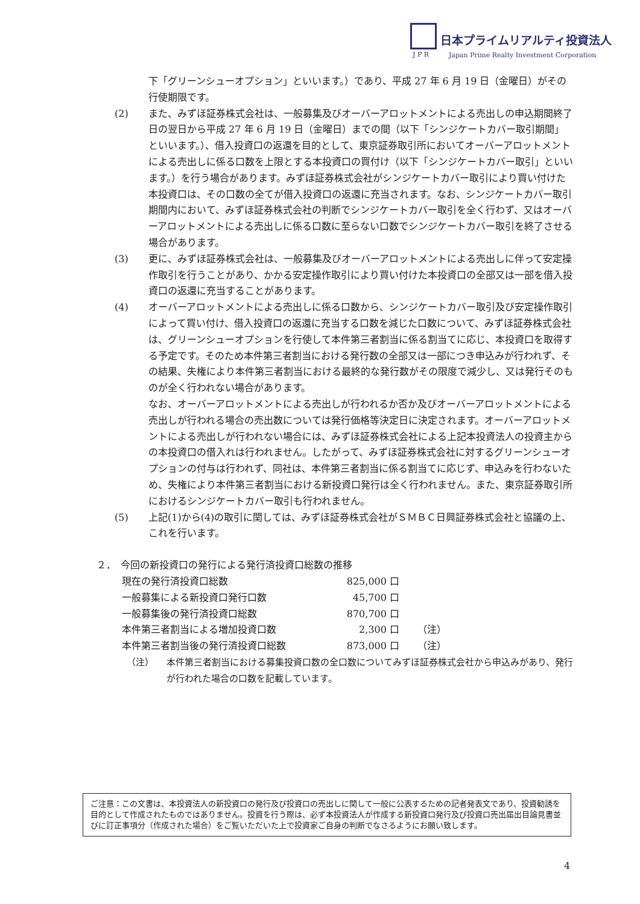日本プライムリアルティ投資法人
J P R
Japan Prime Realty Investment Corporation
下「グリーンシューオプション」といいます。）であり、平成 27 年 6 月 19 日（金曜日）がその行使期限です。
(2) また、みずほ証券株式会社は、一般募集及びオーバーアロットメントによる売出しの申込期間終了日の翌日から平成 27 年 6 月 19 日（金曜日）までの間（以下「シンジケートカバー取引期間」といいます。）、借入投資口の返還を目的として、東京証券取引所においてオーバーアロットメントによる売出しに係る口数を上限とする本投資口の買付け（以下「シンジケートカバー取引」といいます。）を行う場合があります。みずほ証券株式会社がシンジケートカバー取引により買い付けた本投資口は、その口数の全てが借入投資口の返還に充当されます。なお、シンジケートカバー取引期間内において、みずほ証券株式会社の判断でシンジケートカバー取引を全く行わず、又はオーバーアロットメントによる売出しに係る口数に至らない口数でシンジケートカバー取引を終了させる場合があります。
(3) 更に、みずほ証券株式会社は、一般募集及びオーバーアロットメントによる売出しに伴って安定操作取引を行うことがあり、かかる安定操作取引により買い付けた本投資口の全部又は一部を借入投資口の返還に充当することがあります。
(4) オーバーアロットメントによる売出しに係る口数から、シンジケートカバー取引及び安定操作取引によって買い付け、借入投資口の返還に充当する口数を減じた口数について、みずほ証券株式会社は、グリーンシューオプションを行使して本件第三者割当に係る割当てに応じ、本投資口を取得する予定です。そのため本件第三者割当における発行数の全部又は一部につき申込みが行われず、その結果、失権により本件第三者割当における最終的な発行数がその限度で減少し、又は発行そのものが全く行われない場合があります。
なお、オーバーアロットメントによる売出しが行われるか否か及びオーバーアロットメントによる売出しが行われる場合の売出数については発行価格等決定日に決定されます。オーバーアロットメントによる売出しが行われない場合には、みずほ証券株式会社による上記本投資法人の投資主からの本投資口の借入れは行われません。したがって、みずほ証券株式会社に対するグリーンシューオプションの付与は行われず、同社は、本件第三者割当に係る割当てに応じず、申込みを行わないため、失権により本件第三者割当における新投資口発行は全く行われません。また、東京証券取引所におけるシンジケートカバー取引も行われません。
(5) 上記(1)から(4)の取引に関しては、みずほ証券株式会社がＳＭＢＣ日興証券株式会社と協議の上、これを行います。
２．　今回の新投資口の発行による発行済投資口総数の推移
| 現在の発行済投資口総数 | 825,000 口 | |
| 一般募集による新投資口発行口数 | 45,700 口 | |
| 一般募集後の発行済投資口総数 | 870,700 口 | |
| 本件第三者割当による増加投資口数 | 2,300 口 | （注） |
| 本件第三者割当後の発行済投資口総数 | 873,000 口 | （注） |
（注） 本件第三者割当における募集投資口数の全口数についてみずほ証券株式会社から申込みがあり、発行が行われた場合の口数を記載しています。
ご注意：この文書は、本投資法人の新投資口の発行及び投資口の売出しに関して一般に公表するための記者発表文であり、投資勧誘を目的として作成されたものではありません。投資を行う際は、必ず本投資法人が作成する新投資口発行及び投資口売出届出目論見書並びに訂正事項分（作成された場合）をご覧いただいた上で投資家ご自身の判断でなさるようにお願い致します。
4